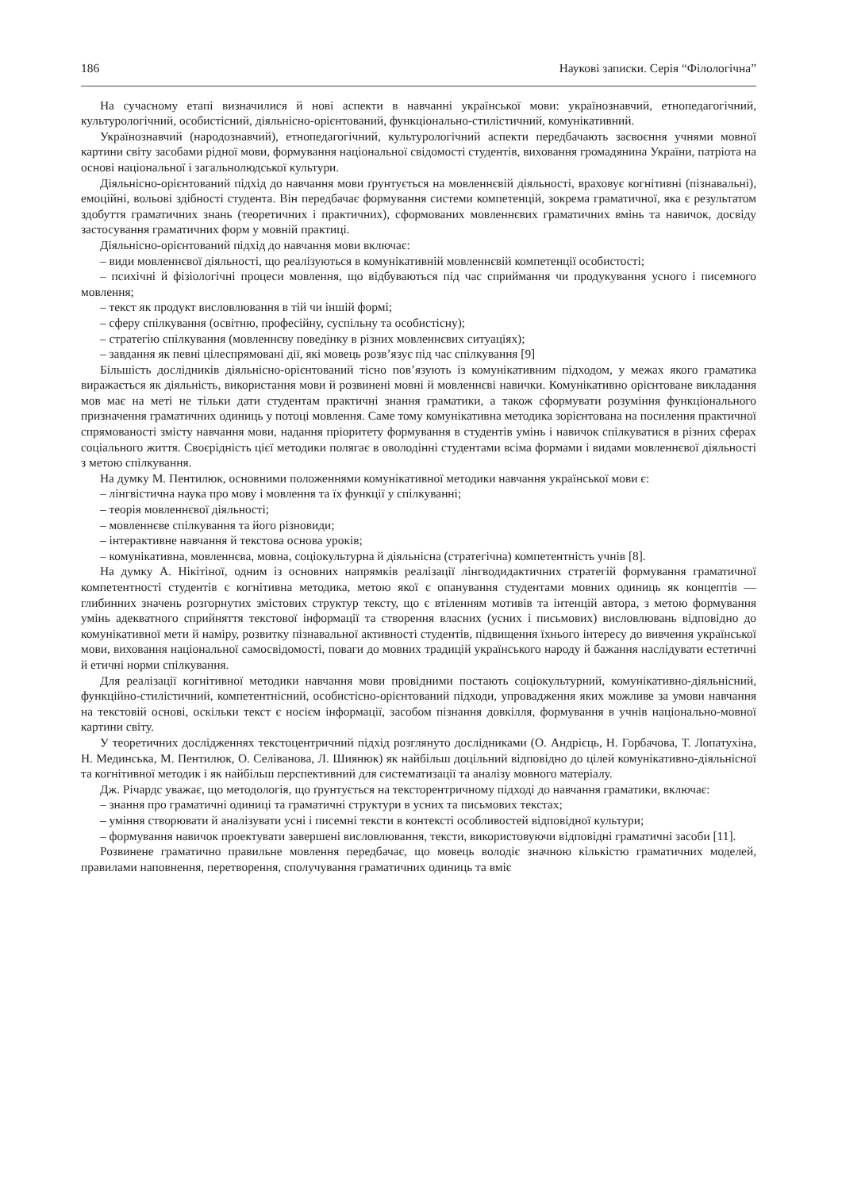186 Наукові записки. Серія “Філологічна”
На сучасному етапі визначилися й нові аспекти в навчанні української мови: українознавчий, етнопедагогічний, культурологічний, особистісний, діяльнісно-орієнтований, функціонально-стилістичний, комунікативний.
Українознавчий (народознавчий), етнопедагогічний, культурологічний аспекти передбачають засвоєння учнями мовної картини світу засобами рідної мови, формування національної свідомості студентів, виховання громадянина України, патріота на основі національної і загальнолюдської культури.
Діяльнісно-орієнтований підхід до навчання мови ґрунтується на мовленнєвій діяльності, враховує когнітивні (пізнавальні), емоційні, вольові здібності студента. Він передбачає формування системи компетенцій, зокрема граматичної, яка є результатом здобуття граматичних знань (теоретичних і практичних), сформованих мовленнєвих граматичних вмінь та навичок, досвіду застосування граматичних форм у мовній практиці.
Діяльнісно-орієнтований підхід до навчання мови включає:
– види мовленнєвої діяльності, що реалізуються в комунікативній мовленнєвій компетенції особистості;
– психічні й фізіологічні процеси мовлення, що відбуваються під час сприймання чи продукування усного і писемного мовлення;
– текст як продукт висловлювання в тій чи іншій формі;
– сферу спілкування (освітню, професійну, суспільну та особистісну);
– стратегію спілкування (мовленнєву поведінку в різних мовленнєвих ситуаціях);
– завдання як певні цілеспрямовані дії, які мовець розв’язує під час спілкування [9]
Більшість дослідників діяльнісно-орієнтований тісно пов’язують із комунікативним підходом, у межах якого граматика виражається як діяльність, використання мови й розвинені мовні й мовленнєві навички. Комунікативно орієнтоване викладання мов має на меті не тільки дати студентам практичні знання граматики, а також сформувати розуміння функціонального призначення граматичних одиниць у потоці мовлення. Саме тому комунікативна методика зорієнтована на посилення практичної спрямованості змісту навчання мови, надання пріоритету формування в студентів умінь і навичок спілкуватися в різних сферах соціального життя. Своєрідність цієї методики полягає в оволодінні студентами всіма формами і видами мовленнєвої діяльності з метою спілкування.
На думку М. Пентилюк, основними положеннями комунікативної методики навчання української мови є:
– лінгвістична наука про мову і мовлення та їх функції у спілкуванні;
– теорія мовленнєвої діяльності;
– мовленнєве спілкування та його різновиди;
– інтерактивне навчання й текстова основа уроків;
– комунікативна, мовленнєва, мовна, соціокультурна й діяльнісна (стратегічна) компетентність учнів [8].
На думку А. Нікітіної, одним із основних напрямків реалізації лінгводидактичних стратегій формування граматичної компетентності студентів є когнітивна методика, метою якої є опанування студентами мовних одиниць як концептів — глибинних значень розгорнутих змістових структур тексту, що є втіленням мотивів та інтенцій автора, з метою формування умінь адекватного сприйняття текстової інформації та створення власних (усних і письмових) висловлювань відповідно до комунікативної мети й наміру, розвитку пізнавальної активності студентів, підвищення їхнього інтересу до вивчення української мови, виховання національної самосвідомості, поваги до мовних традицій українського народу й бажання наслідувати естетичні й етичні норми спілкування.
Для реалізації когнітивної методики навчання мови провідними постають соціокультурний, комунікативно-діяльнісний, функційно-стилістичний, компетентнісний, особистісно-орієнтований підходи, упровадження яких можливе за умови навчання на текстовій основі, оскільки текст є носієм інформації, засобом пізнання довкілля, формування в учнів національно-мовної картини світу.
У теоретичних дослідженнях текстоцентричний підхід розглянуто дослідниками (О. Андрієць, Н. Горбачова, Т. Лопатухіна, Н. Мединська, М. Пентилюк, О. Селіванова, Л. Шиянюк) як найбільш доцільний відповідно до цілей комунікативно-діяльнісної та когнітивної методик і як найбільш перспективний для систематизації та аналізу мовного матеріалу.
Дж. Річардс уважає, що методологія, що ґрунтується на тексторентричному підході до навчання граматики, включає:
– знання про граматичні одиниці та граматичні структури в усних та письмових текстах;
– уміння створювати й аналізувати усні і писемні тексти в контексті особливостей відповідної культури;
– формування навичок проектувати завершені висловлювання, тексти, використовуючи відповідні граматичні засоби [11].
Розвинене граматично правильне мовлення передбачає, що мовець володіє значною кількістю граматичних моделей, правилами наповнення, перетворення, сполучування граматичних одиниць та вміє